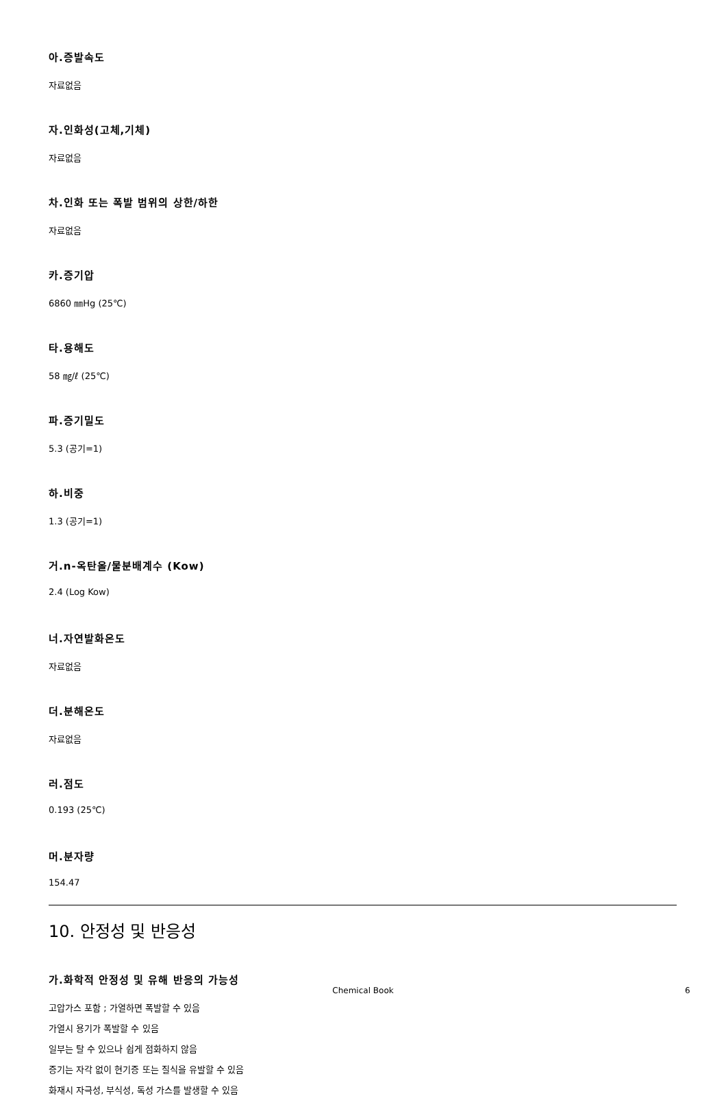아.증발속도
자료없음
자.인화성(고체,기체)
자료없음
차.인화 또는 폭발 범위의 상한/하한
자료없음
카.증기압
6860 ㎜Hg (25℃)
타.용해도
58 ㎎/ℓ (25℃)
파.증기밀도
5.3 (공기=1)
하.비중
1.3 (공기=1)
거.n-옥탄올/물분배계수 (Kow)
2.4 (Log Kow)
너.자연발화온도
자료없음
더.분해온도
자료없음
러.점도
0.193 (25℃)
머.분자량
154.47
10. 안정성 및 반응성
가.화학적 안정성 및 유해 반응의 가능성
고압가스 포함 ; 가열하면 폭발할 수 있음
가열시 용기가 폭발할 수 있음
일부는 탈 수 있으나 쉽게 점화하지 않음
증기는 자각 없이 현기증 또는 질식을 유발할 수 있음
화재시 자극성, 부식성, 독성 가스를 발생할 수 있음
Chemical Book 6